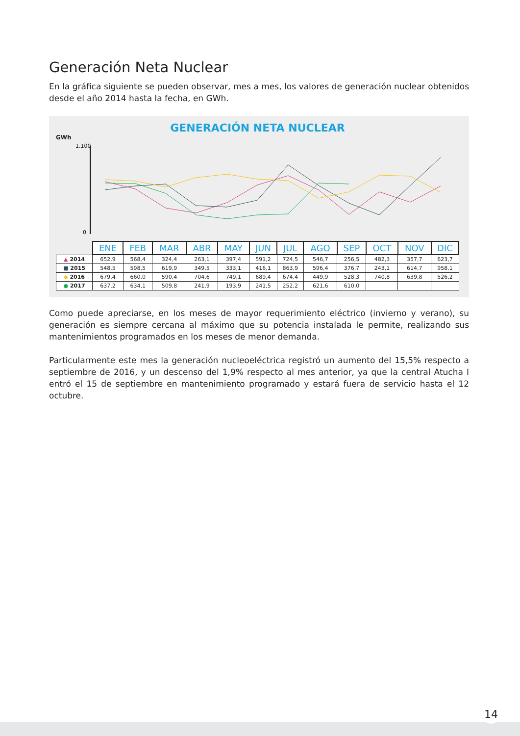Generación Neta Nuclear
En la gráfica siguiente se pueden observar, mes a mes, los valores de generación nuclear obtenidos desde el año 2014 hasta la fecha, en GWh.
GENERACIÓN NETA NUCLEAR
GWh
1.100
0
| | ENE | FEB | MAR | ABR | MAY | JUN | JUL | AGO | SEP | OCT | NOV | DIC |
| ▲ 2014 | 652,9 | 568,4 | 324,4 | 263,1 | 397,4 | 591,2 | 724,5 | 546,7 | 256,5 | 482,3 | 357,7 | 623,7 |
| ■ 2015 | 548,5 | 598,5 | 619,9 | 349,5 | 333,1 | 416,1 | 863,9 | 596,4 | 376,7 | 243,1 | 614,7 | 958,1 |
| ◆ 2016 | 679,4 | 660,0 | 590,4 | 704,6 | 749,1 | 689,4 | 674,4 | 449,9 | 528,3 | 740,8 | 639,8 | 526,2 |
| ● 2017 | 637,2 | 634,1 | 509,8 | 241,9 | 193,9 | 241,5 | 252,2 | 621,6 | 610,0 | | | |
Como puede apreciarse, en los meses de mayor requerimiento eléctrico (invierno y verano), su generación es siempre cercana al máximo que su potencia instalada le permite, realizando sus mantenimientos programados en los meses de menor demanda.
Particularmente este mes la generación nucleoeléctrica registró un aumento del 15,5% respecto a septiembre de 2016, y un descenso del 1,9% respecto al mes anterior, ya que la central Atucha I entró el 15 de septiembre en mantenimiento programado y estará fuera de servicio hasta el 12 octubre.
14